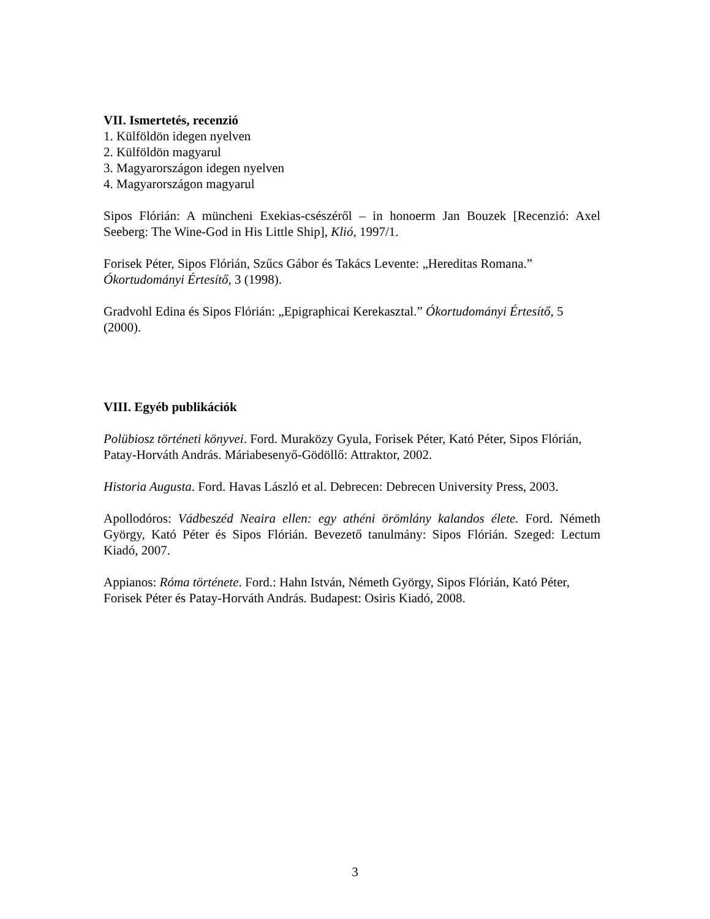VII. Ismertetés, recenzió
1. Külföldön idegen nyelven
2. Külföldön magyarul
3. Magyarországon idegen nyelven
4. Magyarországon magyarul
Sipos Flórián: A müncheni Exekias-csészéről – in honoerm Jan Bouzek [Recenzió: Axel Seeberg: The Wine-God in His Little Ship], Klió, 1997/1.
Forisek Péter, Sipos Flórián, Szűcs Gábor és Takács Levente: „Hereditas Romana.” Ókortudományi Értesítő, 3 (1998).
Gradvohl Edina és Sipos Flórián: „Epigraphicai Kerekasztal.” Ókortudományi Értesítő, 5 (2000).
VIII. Egyéb publikációk
Polübiosz történeti könyvei. Ford. Muraközy Gyula, Forisek Péter, Kató Péter, Sipos Flórián, Patay-Horváth András. Máriabesenyő-Gödöllő: Attraktor, 2002.
Historia Augusta. Ford. Havas László et al. Debrecen: Debrecen University Press, 2003.
Apollodóros: Vádbeszéd Neaira ellen: egy athéni örömlány kalandos élete. Ford. Németh György, Kató Péter és Sipos Flórián. Bevezető tanulmány: Sipos Flórián. Szeged: Lectum Kiadó, 2007.
Appianos: Róma története. Ford.: Hahn István, Németh György, Sipos Flórián, Kató Péter, Forisek Péter és Patay-Horváth András. Budapest: Osiris Kiadó, 2008.
3